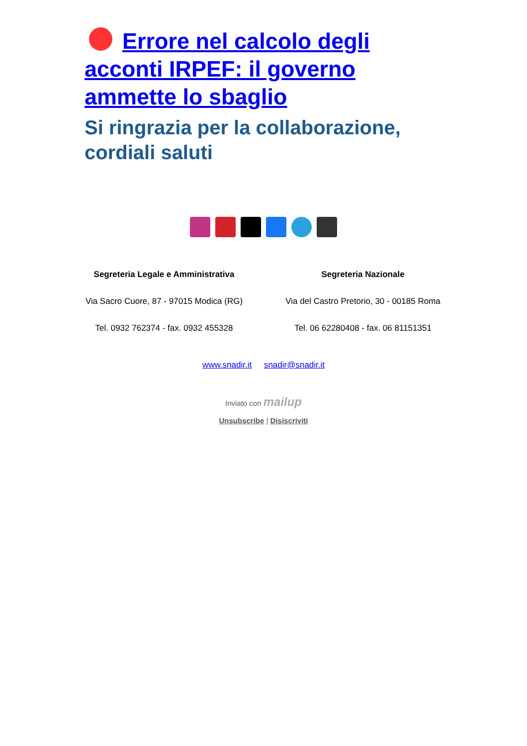Errore nel calcolo degli acconti IRPEF: il governo ammette lo sbaglio
Si ringrazia per la collaborazione, cordiali saluti
Segreteria Legale e Amministrativa
Via Sacro Cuore, 87 - 97015 Modica (RG)
Tel. 0932 762374 - fax. 0932 455328
Segreteria Nazionale
Via del Castro Pretorio, 30 - 00185 Roma
Tel. 06 62280408 - fax. 06 81151351
www.snadir.it snadir@snadir.it
Inviato con mailup
Unsubscribe | Disiscriviti